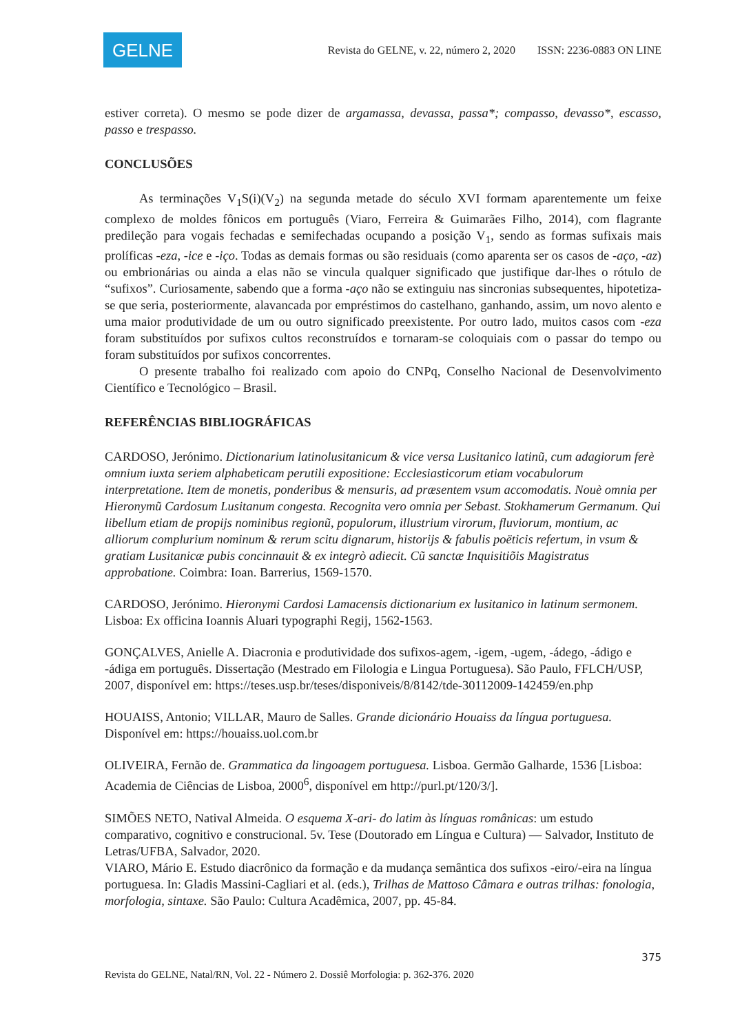GELNE
Revista do GELNE, v. 22, número 2, 2020 ISSN: 2236-0883 ON LINE
estiver correta). O mesmo se pode dizer de argamassa, devassa, passa*; compasso, devasso*, escasso, passo e trespasso.
CONCLUSÕES
As terminações V<sub>1</sub>S(i)(V<sub>2</sub>) na segunda metade do século XVI formam aparentemente um feixe complexo de moldes fônicos em português (Viaro, Ferreira & Guimarães Filho, 2014), com flagrante predileção para vogais fechadas e semifechadas ocupando a posição V<sub>1</sub>, sendo as formas sufixais mais prolíficas -eza, -ice e -iço. Todas as demais formas ou são residuais (como aparenta ser os casos de -aço, -az) ou embrionárias ou ainda a elas não se vincula qualquer significado que justifique dar-lhes o rótulo de “sufixos”. Curiosamente, sabendo que a forma -aço não se extinguiu nas sincronias subsequentes, hipotetiza-se que seria, posteriormente, alavancada por empréstimos do castelhano, ganhando, assim, um novo alento e uma maior produtividade de um ou outro significado preexistente. Por outro lado, muitos casos com -eza foram substituídos por sufixos cultos reconstruídos e tornaram-se coloquiais com o passar do tempo ou foram substituídos por sufixos concorrentes.
O presente trabalho foi realizado com apoio do CNPq, Conselho Nacional de Desenvolvimento Científico e Tecnológico – Brasil.
REFERÊNCIAS BIBLIOGRÁFICAS
CARDOSO, Jerónimo. Dictionarium latinolusitanicum & vice versa Lusitanico latinũ, cum adagiorum ferè omnium iuxta seriem alphabeticam perutili expositione: Ecclesiasticorum etiam vocabulorum interpretatione. Item de monetis, ponderibus & mensuris, ad præsentem vsum accomodatis. Nouè omnia per Hieronymũ Cardosum Lusitanum congesta. Recognita vero omnia per Sebast. Stokhamerum Germanum. Qui libellum etiam de propijs nominibus regionũ, populorum, illustrium virorum, fluviorum, montium, ac alliorum complurium nominum & rerum scitu dignarum, historijs & fabulis poëticis refertum, in vsum & gratiam Lusitanicæ pubis concinnauit & ex integrò adiecit. Cũ sanctæ Inquisitiõis Magistratus approbatione. Coimbra: Ioan. Barrerius, 1569-1570.
CARDOSO, Jerónimo. Hieronymi Cardosi Lamacensis dictionarium ex lusitanico in latinum sermonem. Lisboa: Ex officina Ioannis Aluari typographi Regij, 1562-1563.
GONÇALVES, Anielle A. Diacronia e produtividade dos sufixos-agem, -igem, -ugem, -ádego, -ádigo e -ádiga em português. Dissertação (Mestrado em Filologia e Lingua Portuguesa). São Paulo, FFLCH/USP, 2007, disponível em: https://teses.usp.br/teses/disponiveis/8/8142/tde-30112009-142459/en.php
HOUAISS, Antonio; VILLAR, Mauro de Salles. Grande dicionário Houaiss da língua portuguesa. Disponível em: https://houaiss.uol.com.br
OLIVEIRA, Fernão de. Grammatica da lingoagem portuguesa. Lisboa. Germão Galharde, 1536 [Lisboa: Academia de Ciências de Lisboa, 2000<sup>6</sup>, disponível em http://purl.pt/120/3/].
SIMÕES NETO, Natival Almeida. O esquema X-ari- do latim às línguas românicas: um estudo comparativo, cognitivo e construcional. 5v. Tese (Doutorado em Língua e Cultura) — Salvador, Instituto de Letras/UFBA, Salvador, 2020.
VIARO, Mário E. Estudo diacrônico da formação e da mudança semântica dos sufixos -eiro/-eira na língua portuguesa. In: Gladis Massini-Cagliari et al. (eds.), Trilhas de Mattoso Câmara e outras trilhas: fonologia, morfologia, sintaxe. São Paulo: Cultura Acadêmica, 2007, pp. 45-84.
375
Revista do GELNE, Natal/RN, Vol. 22 - Número 2. Dossiê Morfologia: p. 362-376. 2020